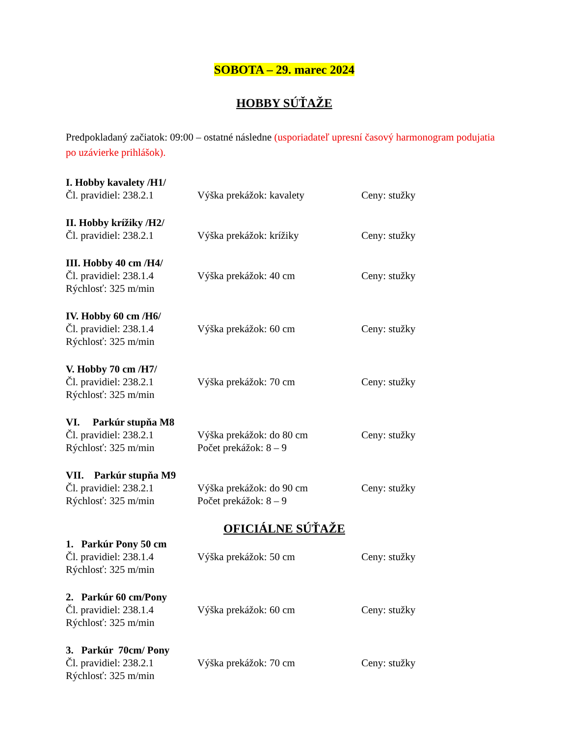SOBOTA – 29. marec 2024
HOBBY SÚŤAŽE
Predpokladaný začiatok: 09:00 – ostatné následne (usporiadateľ upresní časový harmonogram podujatia po uzávierke prihlášok).
I. Hobby kavalety /H1/
Čl. pravidiel: 238.2.1
Výška prekážok: kavalety Ceny: stužky
II. Hobby krížiky /H2/
Čl. pravidiel: 238.2.1
Výška prekážok: krížiky Ceny: stužky
III. Hobby 40 cm /H4/
Čl. pravidiel: 238.1.4
Výška prekážok: 40 cm Ceny: stužky
Rýchlosť: 325 m/min
IV. Hobby 60 cm /H6/
Čl. pravidiel: 238.1.4
Výška prekážok: 60 cm Ceny: stužky
Rýchlosť: 325 m/min
V. Hobby 70 cm /H7/
Čl. pravidiel: 238.2.1
Výška prekážok: 70 cm Ceny: stužky
Rýchlosť: 325 m/min
VI. Parkúr stupňa M8
Čl. pravidiel: 238.2.1
Výška prekážok: do 80 cm Ceny: stužky
Rýchlosť: 325 m/min Počet prekážok: 8 – 9
VII. Parkúr stupňa M9
Čl. pravidiel: 238.2.1
Výška prekážok: do 90 cm Ceny: stužky
Rýchlosť: 325 m/min Počet prekážok: 8 – 9
OFICIÁLNE SÚŤAŽE
1. Parkúr Pony 50 cm
Čl. pravidiel: 238.1.4
Výška prekážok: 50 cm Ceny: stužky
Rýchlosť: 325 m/min
2. Parkúr 60 cm/Pony
Čl. pravidiel: 238.1.4
Výška prekážok: 60 cm Ceny: stužky
Rýchlosť: 325 m/min
3. Parkúr 70cm/ Pony
Čl. pravidiel: 238.2.1
Výška prekážok: 70 cm Ceny: stužky
Rýchlosť: 325 m/min